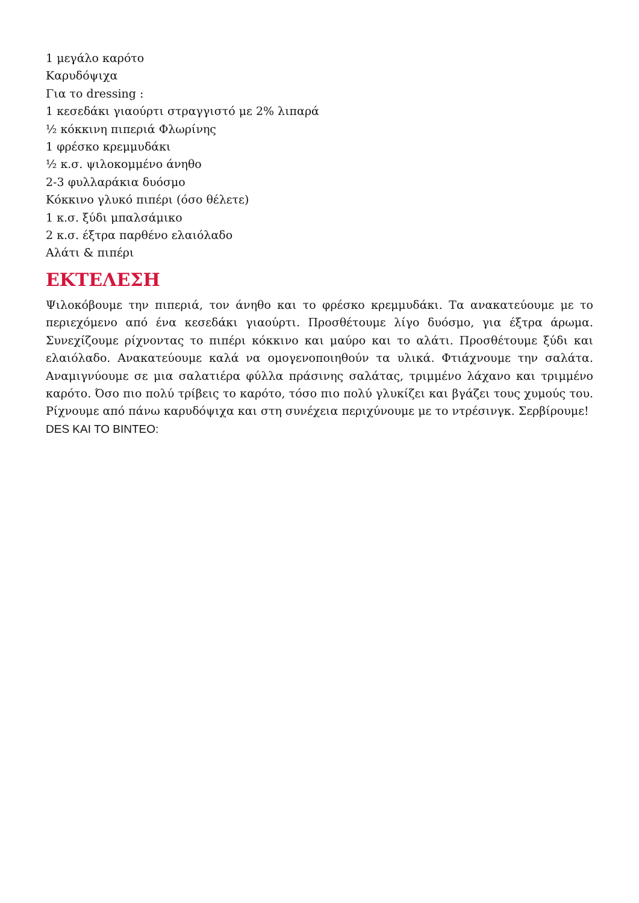1 μεγάλο καρότο
Καρυδόψιχα
Για το dressing :
1 κεσεδάκι γιαούρτι στραγγιστό με 2% λιπαρά
½ κόκκινη πιπεριά Φλωρίνης
1 φρέσκο κρεμμυδάκι
½ κ.σ. ψιλοκομμένο άνηθο
2-3 φυλλαράκια δυόσμο
Κόκκινο γλυκό πιπέρι (όσο θέλετε)
1 κ.σ. ξύδι μπαλσάμικο
2 κ.σ. έξτρα παρθένο ελαιόλαδο
Αλάτι & πιπέρι
ΕΚΤΕΛΕΣΗ
Ψιλοκόβουμε την πιπεριά, τον άνηθο και το φρέσκο κρεμμυδάκι. Τα ανακατεύουμε με το περιεχόμενο από ένα κεσεδάκι γιαούρτι. Προσθέτουμε λίγο δυόσμο, για έξτρα άρωμα. Συνεχίζουμε ρίχνοντας το πιπέρι κόκκινο και μαύρο και το αλάτι. Προσθέτουμε ξύδι και ελαιόλαδο. Ανακατεύουμε καλά να ομογενοποιηθούν τα υλικά. Φτιάχνουμε την σαλάτα. Αναμιγνύουμε σε μια σαλατιέρα φύλλα πράσινης σαλάτας, τριμμένο λάχανο και τριμμένο καρότο. Όσο πιο πολύ τρίβεις το καρότο, τόσο πιο πολύ γλυκίζει και βγάζει τους χυμούς του. Ρίχνουμε από πάνω καρυδόψιχα και στη συνέχεια περιχύνουμε με το ντρέσινγκ. Σερβίρουμε!
DES KAI TO BINTEO: